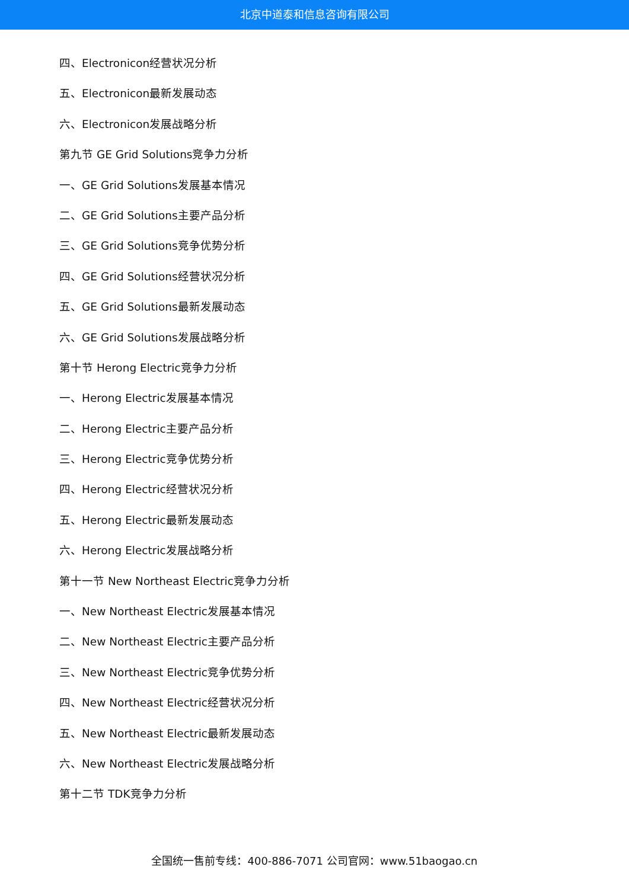北京中道泰和信息咨询有限公司
四、Electronicon经营状况分析
五、Electronicon最新发展动态
六、Electronicon发展战略分析
第九节 GE Grid Solutions竞争力分析
一、GE Grid Solutions发展基本情况
二、GE Grid Solutions主要产品分析
三、GE Grid Solutions竞争优势分析
四、GE Grid Solutions经营状况分析
五、GE Grid Solutions最新发展动态
六、GE Grid Solutions发展战略分析
第十节 Herong Electric竞争力分析
一、Herong Electric发展基本情况
二、Herong Electric主要产品分析
三、Herong Electric竞争优势分析
四、Herong Electric经营状况分析
五、Herong Electric最新发展动态
六、Herong Electric发展战略分析
第十一节 New Northeast Electric竞争力分析
一、New Northeast Electric发展基本情况
二、New Northeast Electric主要产品分析
三、New Northeast Electric竞争优势分析
四、New Northeast Electric经营状况分析
五、New Northeast Electric最新发展动态
六、New Northeast Electric发展战略分析
第十二节 TDK竞争力分析
全国统一售前专线：400-886-7071 公司官网：www.51baogao.cn